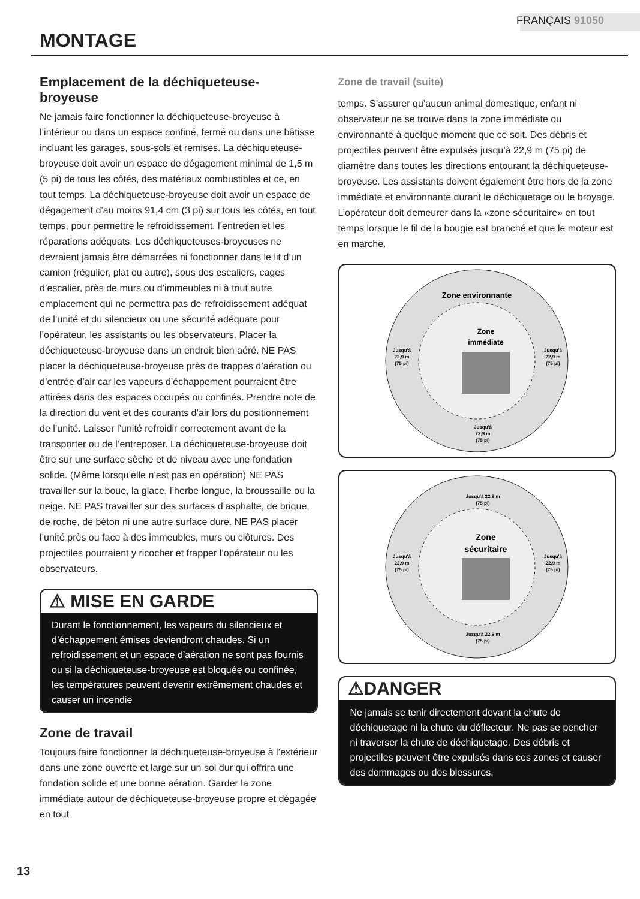FRANÇAIS 91050
MONTAGE
Emplacement de la déchiqueteuse-broyeuse
Ne jamais faire fonctionner la déchiqueteuse-broyeuse à l’intérieur ou dans un espace confiné, fermé ou dans une bâtisse incluant les garages, sous-sols et remises. La déchiqueteuse-broyeuse doit avoir un espace de dégagement minimal de 1,5 m (5 pi) de tous les côtés, des matériaux combustibles et ce, en tout temps. La déchiqueteuse-broyeuse doit avoir un espace de dégagement d’au moins 91,4 cm (3 pi) sur tous les côtés, en tout temps, pour permettre le refroidissement, l’entretien et les réparations adéquats. Les déchiqueteuses-broyeuses ne devraient jamais être démarrées ni fonctionner dans le lit d’un camion (régulier, plat ou autre), sous des escaliers, cages d’escalier, près de murs ou d’immeubles ni à tout autre emplacement qui ne permettra pas de refroidissement adéquat de l’unité et du silencieux ou une sécurité adéquate pour l’opérateur, les assistants ou les observateurs. Placer la déchiqueteuse-broyeuse dans un endroit bien aéré. NE PAS placer la déchiqueteuse-broyeuse près de trappes d’aération ou d’entrée d’air car les vapeurs d’échappement pourraient être attirées dans des espaces occupés ou confinés. Prendre note de la direction du vent et des courants d’air lors du positionnement de l’unité. Laisser l’unité refroidir correctement avant de la transporter ou de l’entreposer. La déchiqueteuse-broyeuse doit être sur une surface sèche et de niveau avec une fondation solide. (Même lorsqu’elle n’est pas en opération) NE PAS travailler sur la boue, la glace, l’herbe longue, la broussaille ou la neige. NE PAS travailler sur des surfaces d’asphalte, de brique, de roche, de béton ni une autre surface dure. NE PAS placer l’unité près ou face à des immeubles, murs ou clôtures. Des projectiles pourraient y ricocher et frapper l’opérateur ou les observateurs.
⚠ MISE EN GARDE
Durant le fonctionnement, les vapeurs du silencieux et d’échappement émises deviendront chaudes. Si un refroidissement et un espace d’aération ne sont pas fournis ou si la déchiqueteuse-broyeuse est bloquée ou confinée, les températures peuvent devenir extrêmement chaudes et causer un incendie
Zone de travail
Toujours faire fonctionner la déchiqueteuse-broyeuse à l’extérieur dans une zone ouverte et large sur un sol dur qui offrira une fondation solide et une bonne aération. Garder la zone immédiate autour de déchiqueteuse-broyeuse propre et dégagée en tout
Zone de travail (suite)
temps. S’assurer qu’aucun animal domestique, enfant ni observateur ne se trouve dans la zone immédiate ou environnante à quelque moment que ce soit. Des débris et projectiles peuvent être expulsés jusqu’à 22,9 m (75 pi) de diamètre dans toutes les directions entourant la déchiqueteuse-broyeuse. Les assistants doivent également être hors de la zone immédiate et environnante durant le déchiquetage ou le broyage. L’opérateur doit demeurer dans la «zone sécuritaire» en tout temps lorsque le fil de la bougie est branché et que le moteur est en marche.
Zone environnante
Zone
immédiate
Jusqu'à
22,9 m
(75 pi)
Jusqu'à
22,9 m
(75 pi)
Jusqu'à
22,9 m
(75 pi)
Jusqu'à 22,9 m
(75 pi)
Zone
sécuritaire
Jusqu'à
22,9 m
(75 pi)
Jusqu'à
22,9 m
(75 pi)
Jusqu'à 22,9 m
(75 pi)
⚠DANGER
Ne jamais se tenir directement devant la chute de déchiquetage ni la chute du déflecteur. Ne pas se pencher ni traverser la chute de déchiquetage. Des débris et projectiles peuvent être expulsés dans ces zones et causer des dommages ou des blessures.
13